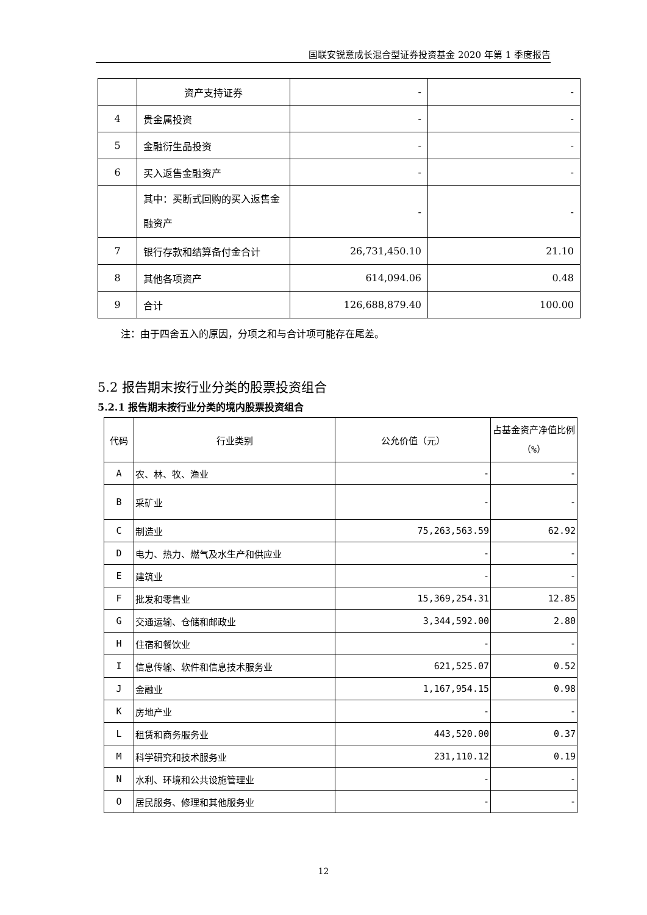国联安锐意成长混合型证券投资基金 2020 年第 1 季度报告
| | 资产支持证券 | - | - |
| 4 | 贵金属投资 | - | - |
| 5 | 金融衍生品投资 | - | - |
| 6 | 买入返售金融资产 | - | - |
| | 其中：买断式回购的买入返售金融资产 | - | - |
| 7 | 银行存款和结算备付金合计 | 26,731,450.10 | 21.10 |
| 8 | 其他各项资产 | 614,094.06 | 0.48 |
| 9 | 合计 | 126,688,879.40 | 100.00 |
注：由于四舍五入的原因，分项之和与合计项可能存在尾差。
5.2 报告期末按行业分类的股票投资组合
5.2.1 报告期末按行业分类的境内股票投资组合
| 代码 | 行业类别 | 公允价值（元） | 占基金资产净值比例（%） |
| --- | --- | --- | --- |
| A | 农、林、牧、渔业 | - | - |
| B | 采矿业 | - | - |
| C | 制造业 | 75,263,563.59 | 62.92 |
| D | 电力、热力、燃气及水生产和供应业 | - | - |
| E | 建筑业 | - | - |
| F | 批发和零售业 | 15,369,254.31 | 12.85 |
| G | 交通运输、仓储和邮政业 | 3,344,592.00 | 2.80 |
| H | 住宿和餐饮业 | - | - |
| I | 信息传输、软件和信息技术服务业 | 621,525.07 | 0.52 |
| J | 金融业 | 1,167,954.15 | 0.98 |
| K | 房地产业 | - | - |
| L | 租赁和商务服务业 | 443,520.00 | 0.37 |
| M | 科学研究和技术服务业 | 231,110.12 | 0.19 |
| N | 水利、环境和公共设施管理业 | - | - |
| O | 居民服务、修理和其他服务业 | - | - |
12